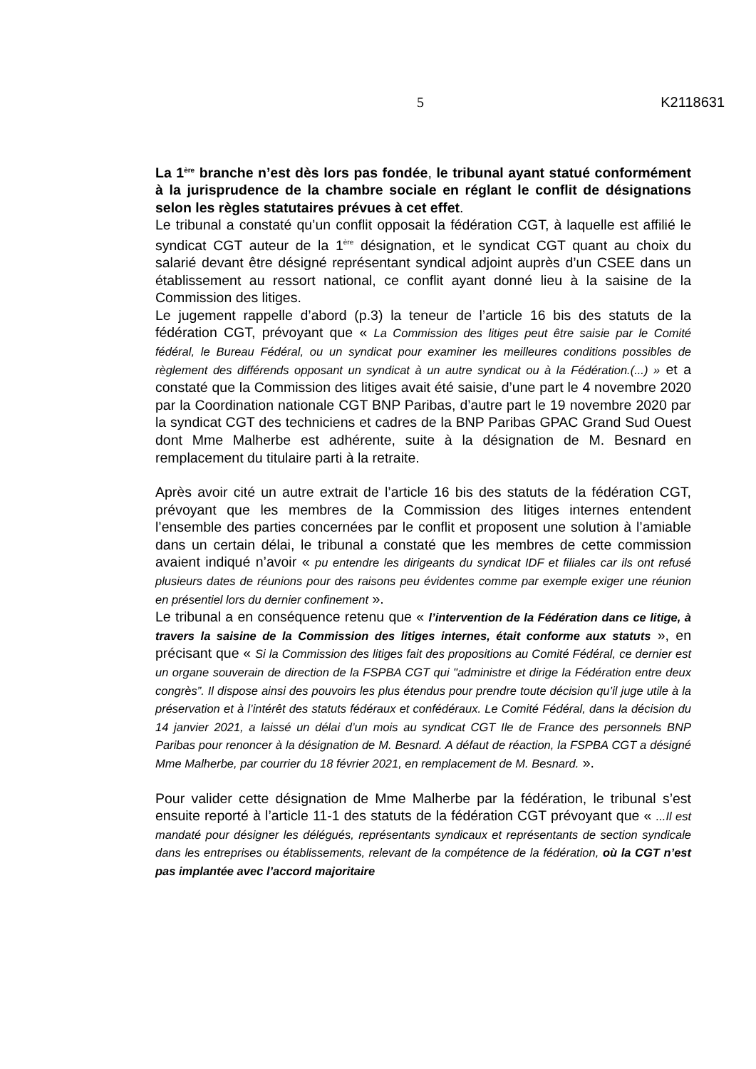5 K2118631
La 1<sup>ère</sup> branche n’est dès lors pas fondée, le tribunal ayant statué conformément à la jurisprudence de la chambre sociale en réglant le conflit de désignations selon les règles statutaires prévues à cet effet.
Le tribunal a constaté qu’un conflit opposait la fédération CGT, à laquelle est affilié le syndicat CGT auteur de la 1<sup>ère</sup> désignation, et le syndicat CGT quant au choix du salarié devant être désigné représentant syndical adjoint auprès d’un CSEE dans un établissement au ressort national, ce conflit ayant donné lieu à la saisine de la Commission des litiges.
Le jugement rappelle d’abord (p.3) la teneur de l’article 16 bis des statuts de la fédération CGT, prévoyant que « La Commission des litiges peut être saisie par le Comité fédéral, le Bureau Fédéral, ou un syndicat pour examiner les meilleures conditions possibles de règlement des différends opposant un syndicat à un autre syndicat ou à la Fédération.(...) » et a constaté que la Commission des litiges avait été saisie, d’une part le 4 novembre 2020 par la Coordination nationale CGT BNP Paribas, d’autre part le 19 novembre 2020 par la syndicat CGT des techniciens et cadres de la BNP Paribas GPAC Grand Sud Ouest dont Mme Malherbe est adhérente, suite à la désignation de M. Besnard en remplacement du titulaire parti à la retraite.
Après avoir cité un autre extrait de l’article 16 bis des statuts de la fédération CGT, prévoyant que les membres de la Commission des litiges internes entendent l’ensemble des parties concernées par le conflit et proposent une solution à l’amiable dans un certain délai, le tribunal a constaté que les membres de cette commission avaient indiqué n’avoir « pu entendre les dirigeants du syndicat IDF et filiales car ils ont refusé plusieurs dates de réunions pour des raisons peu évidentes comme par exemple exiger une réunion en présentiel lors du dernier confinement ».
Le tribunal a en conséquence retenu que « l’intervention de la Fédération dans ce litige, à travers la saisine de la Commission des litiges internes, était conforme aux statuts », en précisant que « Si la Commission des litiges fait des propositions au Comité Fédéral, ce dernier est un organe souverain de direction de la FSPBA CGT qui "administre et dirige la Fédération entre deux congrès”. Il dispose ainsi des pouvoirs les plus étendus pour prendre toute décision qu’il juge utile à la préservation et à l’intérêt des statuts fédéraux et confédéraux. Le Comité Fédéral, dans la décision du 14 janvier 2021, a laissé un délai d’un mois au syndicat CGT Ile de France des personnels BNP Paribas pour renoncer à la désignation de M. Besnard. A défaut de réaction, la FSPBA CGT a désigné Mme Malherbe, par courrier du 18 février 2021, en remplacement de M. Besnard. ».
Pour valider cette désignation de Mme Malherbe par la fédération, le tribunal s’est ensuite reporté à l’article 11-1 des statuts de la fédération CGT prévoyant que « ...Il est mandaté pour désigner les délégués, représentants syndicaux et représentants de section syndicale dans les entreprises ou établissements, relevant de la compétence de la fédération, où la CGT n’est pas implantée avec l’accord majoritaire